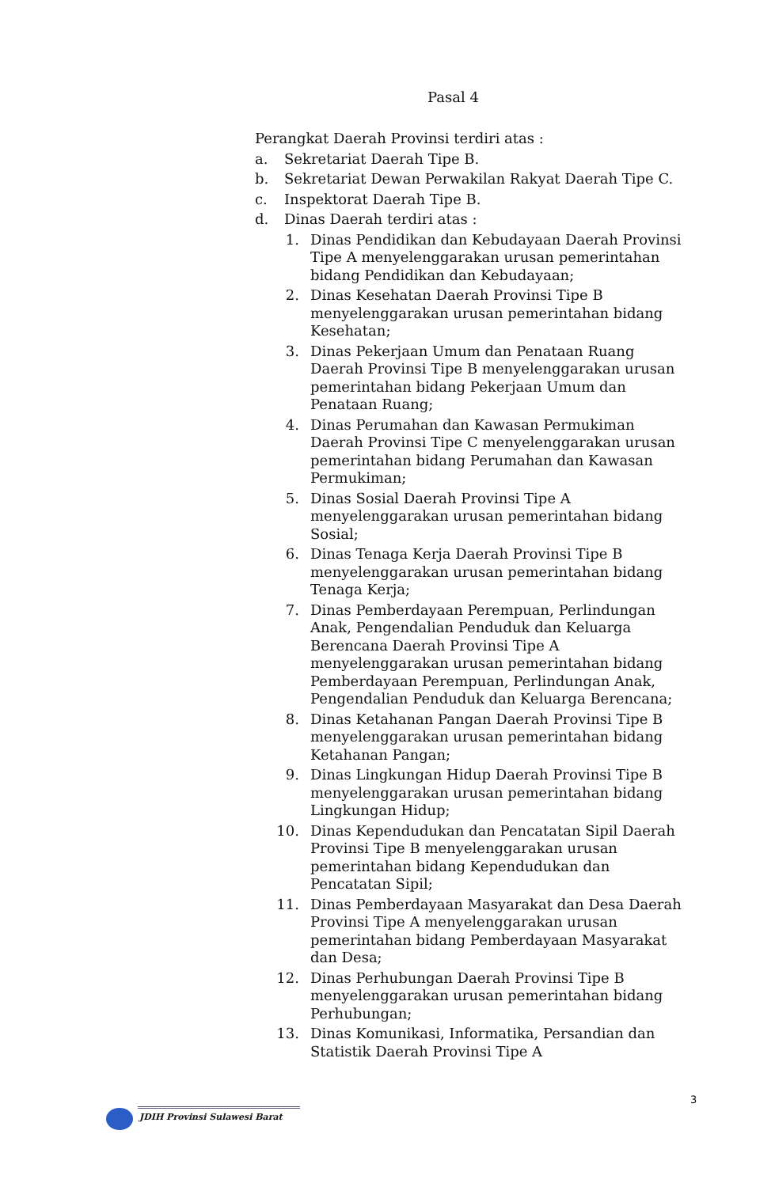Pasal 4
Perangkat Daerah Provinsi terdiri atas :
a. Sekretariat Daerah Tipe B.
b. Sekretariat Dewan Perwakilan Rakyat Daerah Tipe C.
c. Inspektorat Daerah Tipe B.
d. Dinas Daerah terdiri atas :
1. Dinas Pendidikan dan Kebudayaan Daerah Provinsi Tipe A menyelenggarakan urusan pemerintahan bidang Pendidikan dan Kebudayaan;
2. Dinas Kesehatan Daerah Provinsi Tipe B menyelenggarakan urusan pemerintahan bidang Kesehatan;
3. Dinas Pekerjaan Umum dan Penataan Ruang Daerah Provinsi Tipe B menyelenggarakan urusan pemerintahan bidang Pekerjaan Umum dan Penataan Ruang;
4. Dinas Perumahan dan Kawasan Permukiman Daerah Provinsi Tipe C menyelenggarakan urusan pemerintahan bidang Perumahan dan Kawasan Permukiman;
5. Dinas Sosial Daerah Provinsi Tipe A menyelenggarakan urusan pemerintahan bidang Sosial;
6. Dinas Tenaga Kerja Daerah Provinsi Tipe B menyelenggarakan urusan pemerintahan bidang Tenaga Kerja;
7. Dinas Pemberdayaan Perempuan, Perlindungan Anak, Pengendalian Penduduk dan Keluarga Berencana Daerah Provinsi Tipe A menyelenggarakan urusan pemerintahan bidang Pemberdayaan Perempuan, Perlindungan Anak, Pengendalian Penduduk dan Keluarga Berencana;
8. Dinas Ketahanan Pangan Daerah Provinsi Tipe B menyelenggarakan urusan pemerintahan bidang Ketahanan Pangan;
9. Dinas Lingkungan Hidup Daerah Provinsi Tipe B menyelenggarakan urusan pemerintahan bidang Lingkungan Hidup;
10. Dinas Kependudukan dan Pencatatan Sipil Daerah Provinsi Tipe B menyelenggarakan urusan pemerintahan bidang Kependudukan dan Pencatatan Sipil;
11. Dinas Pemberdayaan Masyarakat dan Desa Daerah Provinsi Tipe A menyelenggarakan urusan pemerintahan bidang Pemberdayaan Masyarakat dan Desa;
12. Dinas Perhubungan Daerah Provinsi Tipe B menyelenggarakan urusan pemerintahan bidang Perhubungan;
13. Dinas Komunikasi, Informatika, Persandian dan Statistik Daerah Provinsi Tipe A
3
JDIH Provinsi Sulawesi Barat